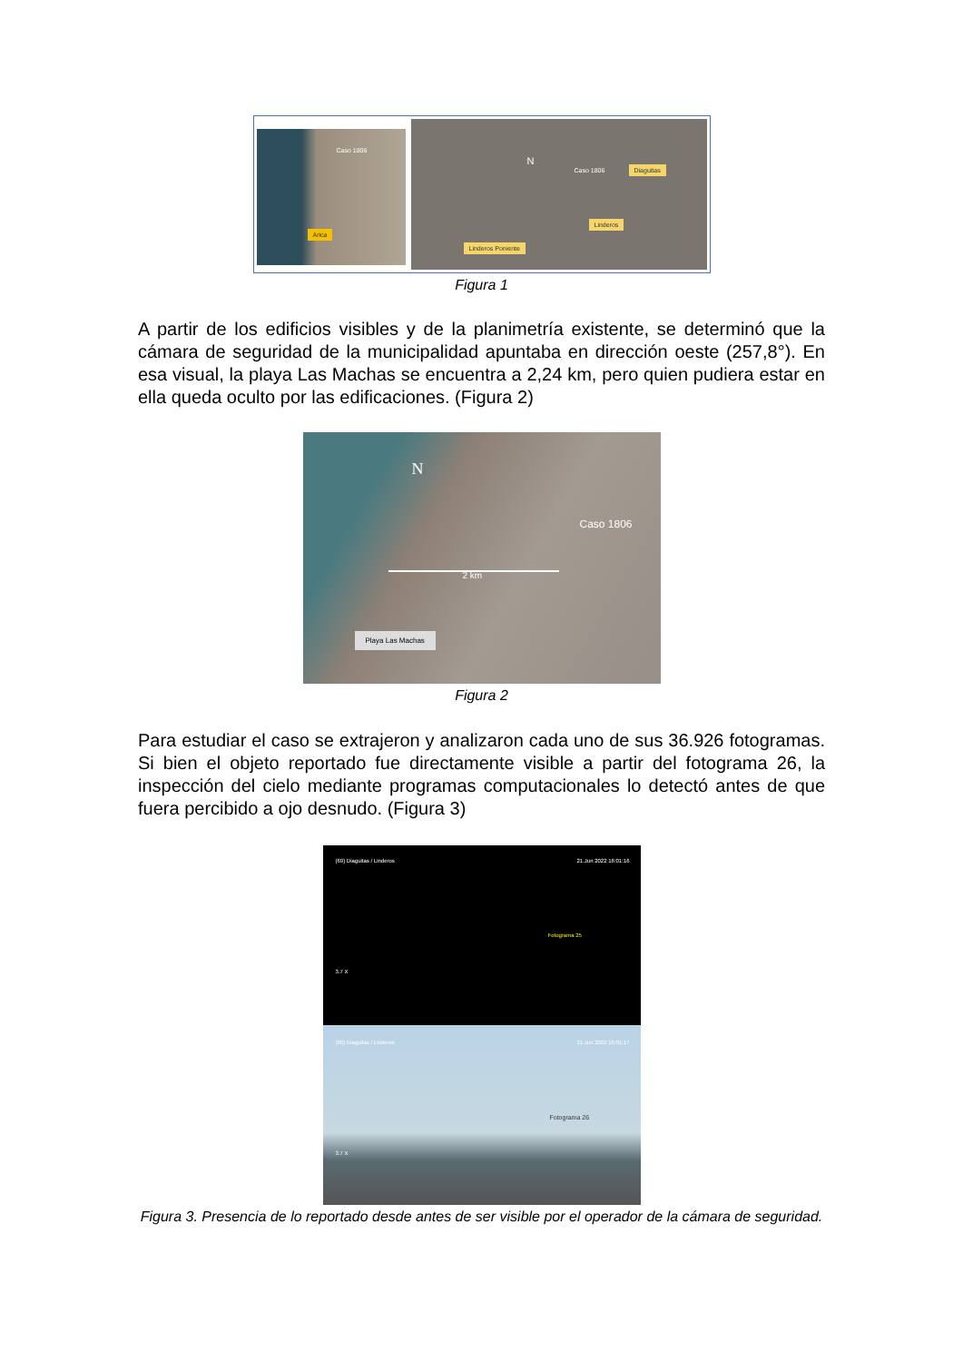Caso 1806
Arica
N
Caso 1806 Diaguitas
Linderos
Linderos Poniente
Figura 1
A partir de los edificios visibles y de la planimetría existente, se determinó que la cámara de seguridad de la municipalidad apuntaba en dirección oeste (257,8°). En esa visual, la playa Las Machas se encuentra a 2,24 km, pero quien pudiera estar en ella queda oculto por las edificaciones. (Figura 2)
N
Caso 1806
2 km
Playa Las Machas
Figura 2
Para estudiar el caso se extrajeron y analizaron cada uno de sus 36.926 fotogramas. Si bien el objeto reportado fue directamente visible a partir del fotograma 26, la inspección del cielo mediante programas computacionales lo detectó antes de que fuera percibido a ojo desnudo. (Figura 3)
(69) Diaguitas / Linderos 21.Jun 2022 16:01:16
Fotograma 25
3.7 X
(69) Diaguitas / Linderos 21.Jun 2022 16:01:17
Fotograma 26
3.7 X
Figura 3. Presencia de lo reportado desde antes de ser visible por el operador de la cámara de seguridad.